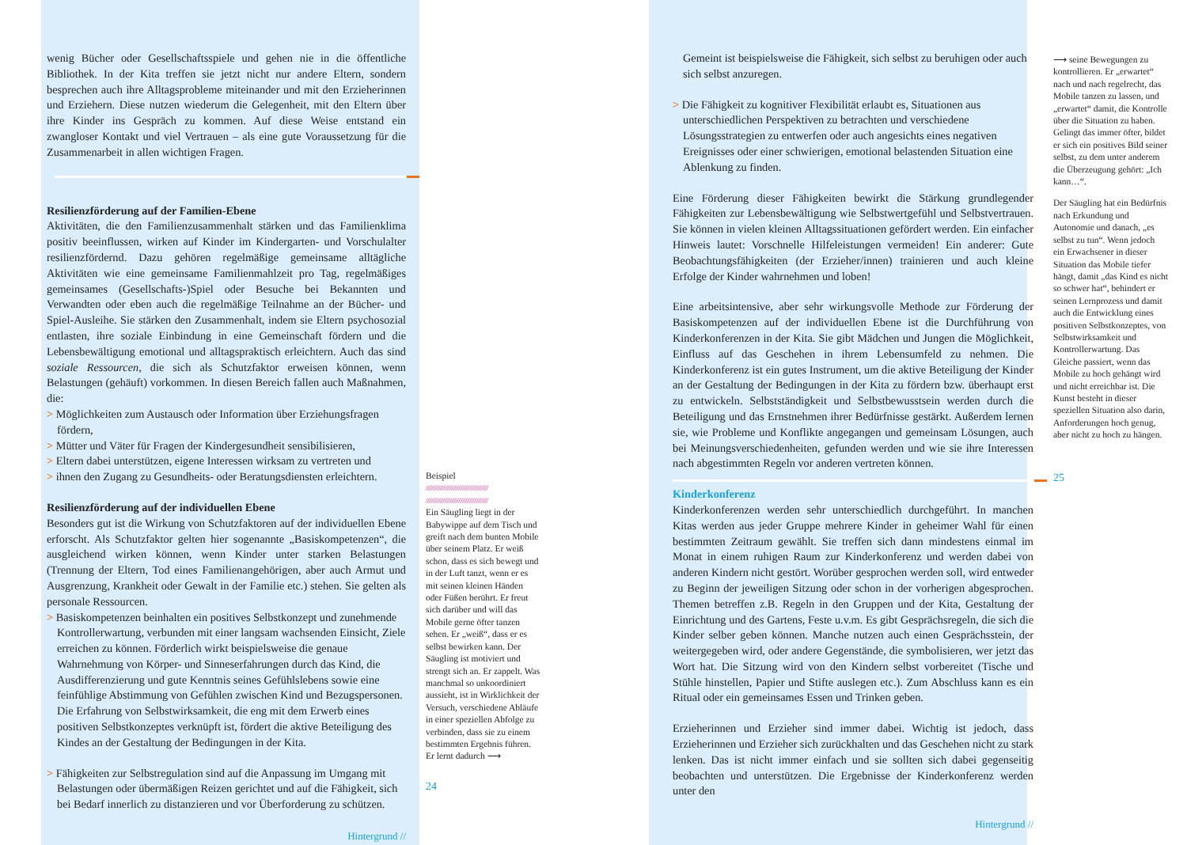wenig Bücher oder Gesellschaftsspiele und gehen nie in die öffentliche Bibliothek. In der Kita treffen sie jetzt nicht nur andere Eltern, sondern besprechen auch ihre Alltagsprobleme miteinander und mit den Erzieherinnen und Erziehern. Diese nutzen wiederum die Gelegenheit, mit den Eltern über ihre Kinder ins Gespräch zu kommen. Auf diese Weise entstand ein zwangloser Kontakt und viel Vertrauen – als eine gute Voraussetzung für die Zusammenarbeit in allen wichtigen Fragen.
Resilienzförderung auf der Familien-Ebene
Aktivitäten, die den Familienzusammenhalt stärken und das Familienklima positiv beeinflussen, wirken auf Kinder im Kindergarten- und Vorschulalter resilienzfördernd. Dazu gehören regelmäßige gemeinsame alltägliche Aktivitäten wie eine gemeinsame Familienmahlzeit pro Tag, regelmäßiges gemeinsames (Gesellschafts-)Spiel oder Besuche bei Bekannten und Verwandten oder eben auch die regelmäßige Teilnahme an der Bücher- und Spiel-Ausleihe. Sie stärken den Zusammenhalt, indem sie Eltern psychosozial entlasten, ihre soziale Einbindung in eine Gemeinschaft fördern und die Lebensbewältigung emotional und alltagspraktisch erleichtern. Auch das sind soziale Ressourcen, die sich als Schutzfaktor erweisen können, wenn Belastungen (gehäuft) vorkommen. In diesen Bereich fallen auch Maßnahmen, die:
> Möglichkeiten zum Austausch oder Information über Erziehungsfragen fördern,
> Mütter und Väter für Fragen der Kindergesundheit sensibilisieren,
> Eltern dabei unterstützen, eigene Interessen wirksam zu vertreten und
> ihnen den Zugang zu Gesundheits- oder Beratungsdiensten erleichtern.
Resilienzförderung auf der individuellen Ebene
Besonders gut ist die Wirkung von Schutzfaktoren auf der individuellen Ebene erforscht. Als Schutzfaktor gelten hier sogenannte „Basiskompetenzen“, die ausgleichend wirken können, wenn Kinder unter starken Belastungen (Trennung der Eltern, Tod eines Familienangehörigen, aber auch Armut und Ausgrenzung, Krankheit oder Gewalt in der Familie etc.) stehen. Sie gelten als personale Ressourcen.
> Basiskompetenzen beinhalten ein positives Selbstkonzept und zunehmende Kontrollerwartung, verbunden mit einer langsam wachsenden Einsicht, Ziele erreichen zu können. Förderlich wirkt beispielsweise die genaue Wahrnehmung von Körper- und Sinneserfahrungen durch das Kind, die Ausdifferenzierung und gute Kenntnis seines Gefühlslebens sowie eine feinfühlige Abstimmung von Gefühlen zwischen Kind und Bezugspersonen. Die Erfahrung von Selbstwirksamkeit, die eng mit dem Erwerb eines positiven Selbstkonzeptes verknüpft ist, fördert die aktive Beteiligung des Kindes an der Gestaltung der Bedingungen in der Kita.
> Fähigkeiten zur Selbstregulation sind auf die Anpassung im Umgang mit Belastungen oder übermäßigen Reizen gerichtet und auf die Fähigkeit, sich bei Bedarf innerlich zu distanzieren und vor Überforderung zu schützen.
Hintergrund //
Beispiel
////////////////////////////////////////////
////////////////////////////////////////////
Ein Säugling liegt in der Babywippe auf dem Tisch und greift nach dem bunten Mobile über seinem Platz. Er weiß schon, dass es sich bewegt und in der Luft tanzt, wenn er es mit seinen kleinen Händen oder Füßen berührt. Er freut sich darüber und will das Mobile gerne öfter tanzen sehen. Er „weiß“, dass er es selbst bewirken kann. Der Säugling ist motiviert und strengt sich an. Er zappelt. Was manchmal so unkoordiniert aussieht, ist in Wirklichkeit der Versuch, verschiedene Abläufe in einer speziellen Abfolge zu verbinden, dass sie zu einem bestimmten Ergebnis führen. Er lernt dadurch ⟶
24
Gemeint ist beispielsweise die Fähigkeit, sich selbst zu beruhigen oder auch sich selbst anzuregen.
> Die Fähigkeit zu kognitiver Flexibilität erlaubt es, Situationen aus unterschiedlichen Perspektiven zu betrachten und verschiedene Lösungsstrategien zu entwerfen oder auch angesichts eines negativen Ereignisses oder einer schwierigen, emotional belastenden Situation eine Ablenkung zu finden.
Eine Förderung dieser Fähigkeiten bewirkt die Stärkung grundlegender Fähigkeiten zur Lebensbewältigung wie Selbstwertgefühl und Selbstvertrauen. Sie können in vielen kleinen Alltagssituationen gefördert werden. Ein einfacher Hinweis lautet: Vorschnelle Hilfeleistungen vermeiden! Ein anderer: Gute Beobachtungsfähigkeiten (der Erzieher/innen) trainieren und auch kleine Erfolge der Kinder wahrnehmen und loben!
Eine arbeitsintensive, aber sehr wirkungsvolle Methode zur Förderung der Basiskompetenzen auf der individuellen Ebene ist die Durchführung von Kinderkonferenzen in der Kita. Sie gibt Mädchen und Jungen die Möglichkeit, Einfluss auf das Geschehen in ihrem Lebensumfeld zu nehmen. Die Kinderkonferenz ist ein gutes Instrument, um die aktive Beteiligung der Kinder an der Gestaltung der Bedingungen in der Kita zu fördern bzw. überhaupt erst zu entwickeln. Selbstständigkeit und Selbstbewusstsein werden durch die Beteiligung und das Ernstnehmen ihrer Bedürfnisse gestärkt. Außerdem lernen sie, wie Probleme und Konflikte angegangen und gemeinsam Lösungen, auch bei Meinungsverschiedenheiten, gefunden werden und wie sie ihre Interessen nach abgestimmten Regeln vor anderen vertreten können.
Kinderkonferenz
Kinderkonferenzen werden sehr unterschiedlich durchgeführt. In manchen Kitas werden aus jeder Gruppe mehrere Kinder in geheimer Wahl für einen bestimmten Zeitraum gewählt. Sie treffen sich dann mindestens einmal im Monat in einem ruhigen Raum zur Kinderkonferenz und werden dabei von anderen Kindern nicht gestört. Worüber gesprochen werden soll, wird entweder zu Beginn der jeweiligen Sitzung oder schon in der vorherigen abgesprochen. Themen betreffen z.B. Regeln in den Gruppen und der Kita, Gestaltung der Einrichtung und des Gartens, Feste u.v.m. Es gibt Gesprächsregeln, die sich die Kinder selber geben können. Manche nutzen auch einen Gesprächsstein, der weitergegeben wird, oder andere Gegenstände, die symbolisieren, wer jetzt das Wort hat. Die Sitzung wird von den Kindern selbst vorbereitet (Tische und Stühle hinstellen, Papier und Stifte auslegen etc.). Zum Abschluss kann es ein Ritual oder ein gemeinsames Essen und Trinken geben.
Erzieherinnen und Erzieher sind immer dabei. Wichtig ist jedoch, dass Erzieherinnen und Erzieher sich zurückhalten und das Geschehen nicht zu stark lenken. Das ist nicht immer einfach und sie sollten sich dabei gegenseitig beobachten und unterstützen. Die Ergebnisse der Kinderkonferenz werden unter den
Hintergrund //
⟶ seine Bewegungen zu kontrollieren. Er „erwartet“ nach und nach regelrecht, das Mobile tanzen zu lassen, und „erwartet“ damit, die Kontrolle über die Situation zu haben. Gelingt das immer öfter, bildet er sich ein positives Bild seiner selbst, zu dem unter anderem die Überzeugung gehört: „Ich kann…“.
Der Säugling hat ein Bedürfnis nach Erkundung und Autonomie und danach, „es selbst zu tun“. Wenn jedoch ein Erwachsener in dieser Situation das Mobile tiefer hängt, damit „das Kind es nicht so schwer hat“, behindert er seinen Lernprozess und damit auch die Entwicklung eines positiven Selbstkonzeptes, von Selbstwirksamkeit und Kontrollerwartung. Das Gleiche passiert, wenn das Mobile zu hoch gehängt wird und nicht erreichbar ist. Die Kunst besteht in dieser speziellen Situation also darin, Anforderungen hoch genug, aber nicht zu hoch zu hängen.
25